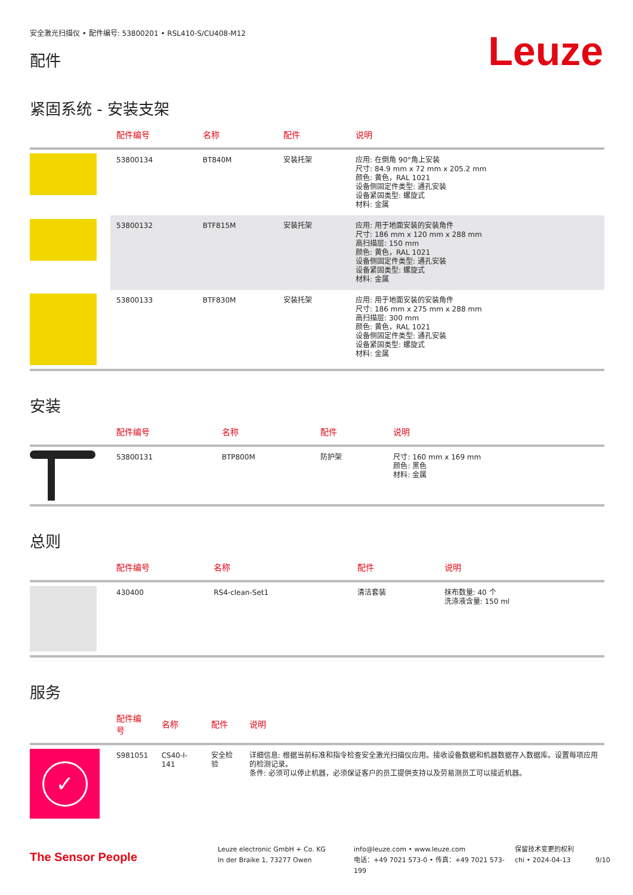安全激光扫描仪 • 配件编号: 53800201 • RSL410-S/CU408-M12
配件
Leuze
紧固系统 - 安装支架
| | 配件编号 | 名称 | 配件 | 说明 |
| --- | --- | --- | --- | --- |
| | 53800134 | BT840M | 安装托架 | 应用: 在倒角 90°角上安装 尺寸: 84.9 mm x 72 mm x 205.2 mm 颜色: 黄色，RAL 1021 设备侧固定件类型: 通孔安装 设备紧固类型: 螺旋式 材料: 金属 |
| | 53800132 | BTF815M | 安装托架 | 应用: 用于地面安装的安装角件 尺寸: 186 mm x 120 mm x 288 mm 高扫描层: 150 mm 颜色: 黄色，RAL 1021 设备侧固定件类型: 通孔安装 设备紧固类型: 螺旋式 材料: 金属 |
| | 53800133 | BTF830M | 安装托架 | 应用: 用于地面安装的安装角件 尺寸: 186 mm x 275 mm x 288 mm 高扫描层: 300 mm 颜色: 黄色，RAL 1021 设备侧固定件类型: 通孔安装 设备紧固类型: 螺旋式 材料: 金属 |
安装
| | 配件编号 | 名称 | 配件 | 说明 |
| --- | --- | --- | --- | --- |
| | 53800131 | BTP800M | 防护架 | 尺寸: 160 mm x 169 mm 颜色: 黑色 材料: 金属 |
总则
| | 配件编号 | 名称 | 配件 | 说明 |
| --- | --- | --- | --- | --- |
| | 430400 | RS4-clean-Set1 | 清洁套装 | 抹布数量: 40 个 洗涤液含量: 150 ml |
服务
| | 配件编号 | 名称 | 配件 | 说明 |
| --- | --- | --- | --- | --- |
| ✓ | S981051 | CS40-I-141 | 安全检验 | 详细信息: 根据当前标准和指令检查安全激光扫描仪应用。接收设备数据和机器数据存入数据库。设置每项应用的检测记录。 条件: 必须可以停止机器，必须保证客户的员工提供支持以及劳易测员工可以接近机器。 |
The Sensor People
Leuze electronic GmbH + Co. KG
In der Braike 1, 73277 Owen
info@leuze.com • www.leuze.com
电话：+49 7021 573-0 • 传真：+49 7021 573-199
保留技术变更的权利
chi • 2024-04-13
9/10